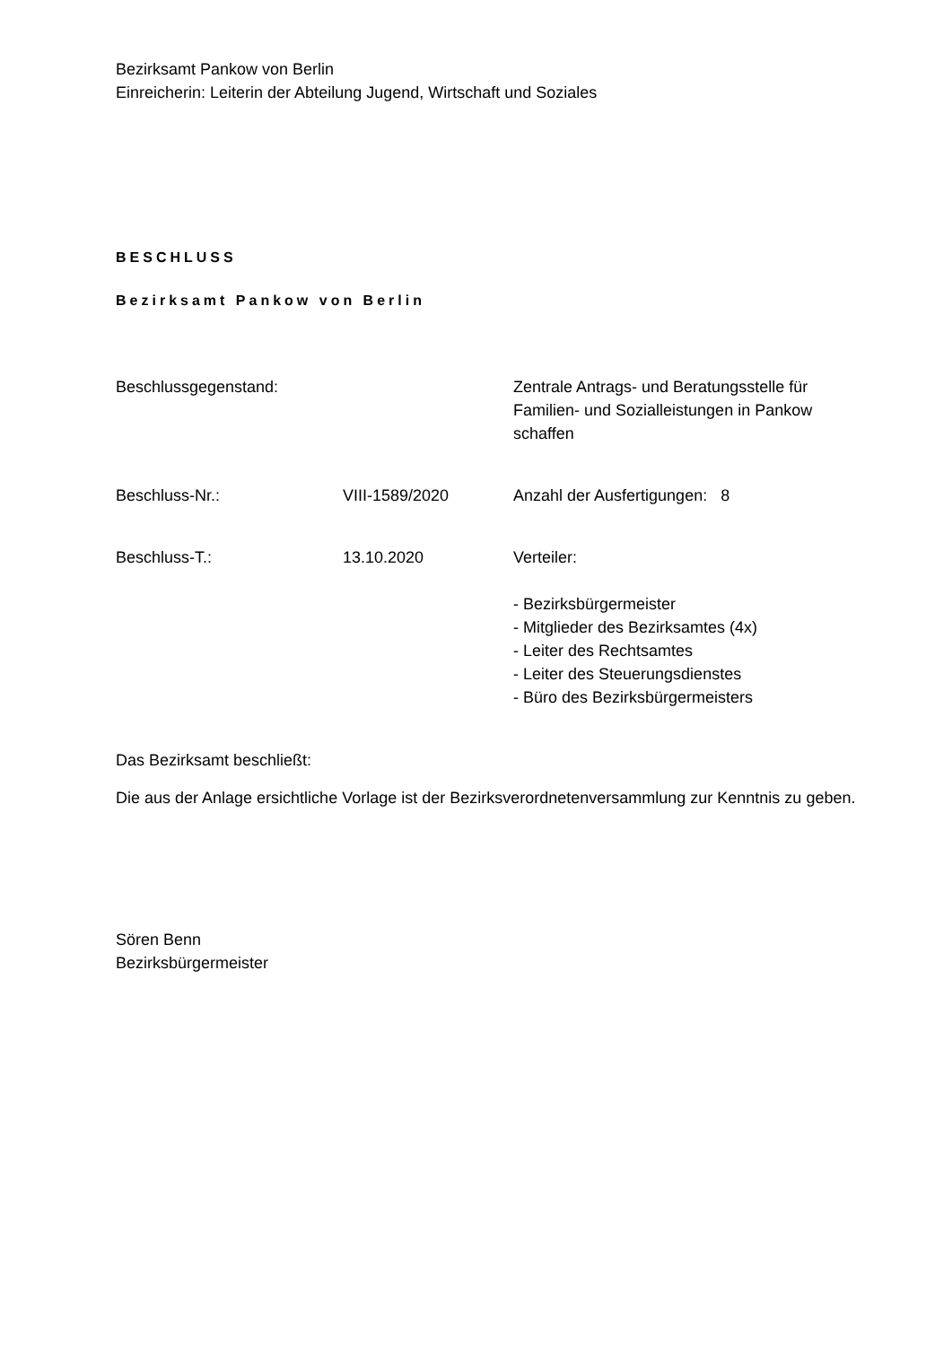Bezirksamt Pankow von Berlin
Einreicherin: Leiterin der Abteilung Jugend, Wirtschaft und Soziales
BESCHLUSS
Bezirksamt Pankow von Berlin
| Beschlussgegenstand: | | Zentrale Antrags- und Beratungsstelle für Familien- und Sozialleistungen in Pankow schaffen |
| Beschluss-Nr.: | VIII-1589/2020 | Anzahl der Ausfertigungen: 8 |
| Beschluss-T.: | 13.10.2020 | Verteiler: - Bezirksbürgermeister - Mitglieder des Bezirksamtes (4x) - Leiter des Rechtsamtes - Leiter des Steuerungsdienstes - Büro des Bezirksbürgermeisters |
Das Bezirksamt beschließt:
Die aus der Anlage ersichtliche Vorlage ist der Bezirksverordnetenversammlung zur Kenntnis zu geben.
Sören Benn
Bezirksbürgermeister